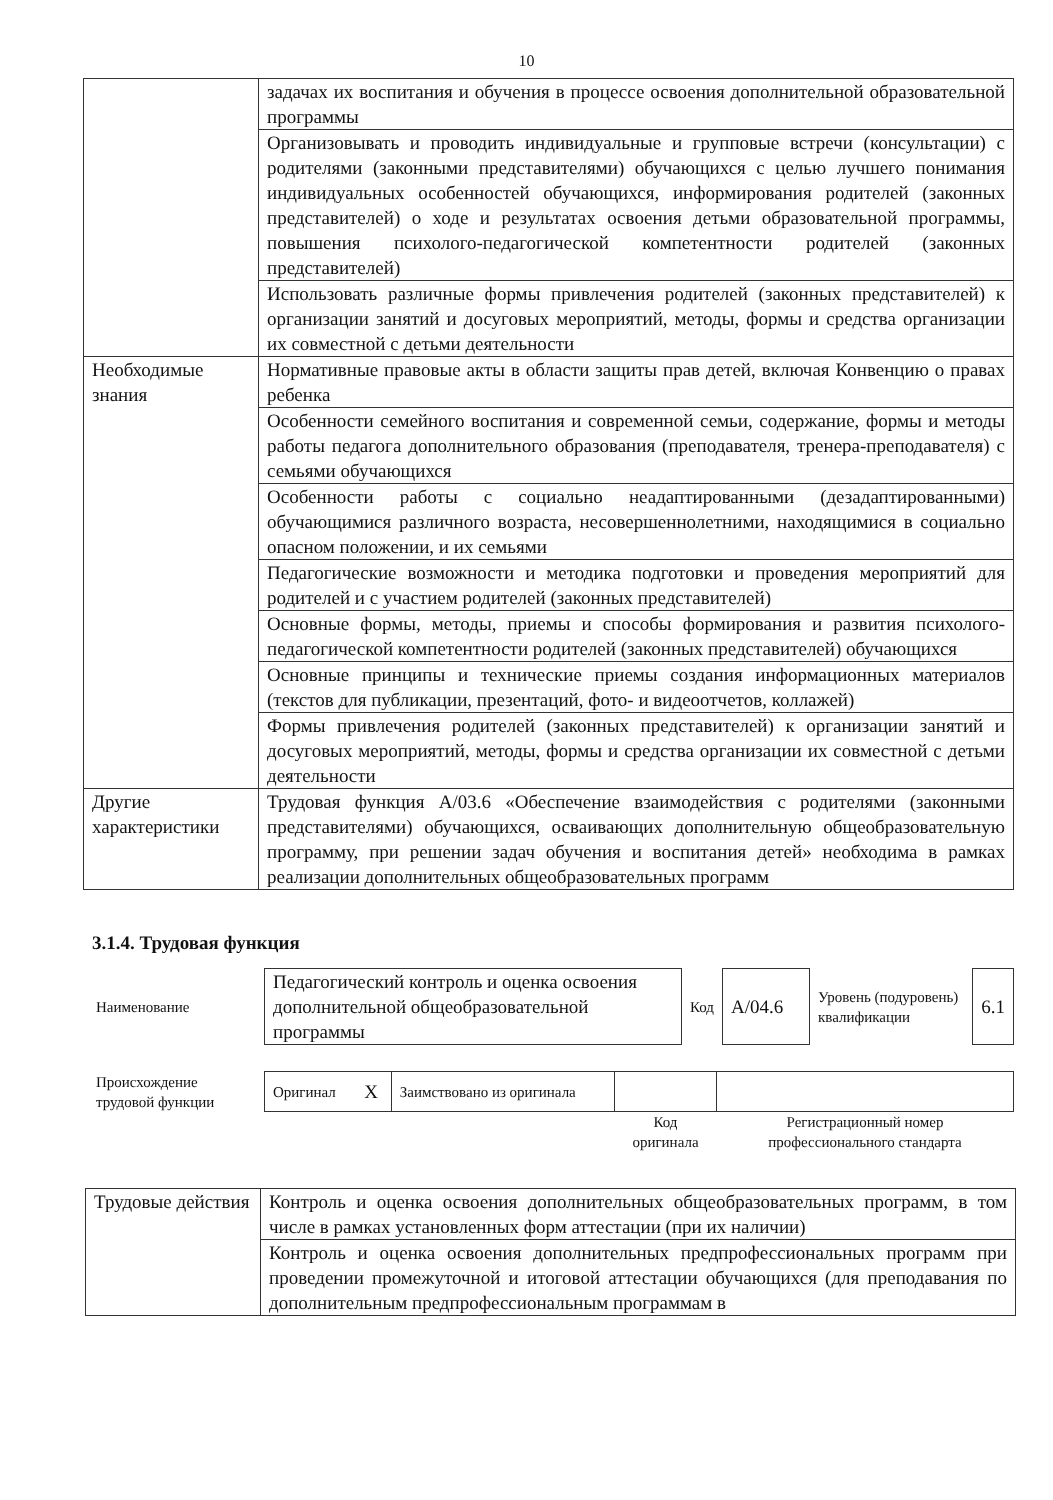10
| | задачах их воспитания и обучения в процессе освоения дополнительной образовательной программы |
| | Организовывать и проводить индивидуальные и групповые встречи (консультации) с родителями (законными представителями) обучающихся с целью лучшего понимания индивидуальных особенностей обучающихся, информирования родителей (законных представителей) о ходе и результатах освоения детьми образовательной программы, повышения психолого-педагогической компетентности родителей (законных представителей) |
| | Использовать различные формы привлечения родителей (законных представителей) к организации занятий и досуговых мероприятий, методы, формы и средства организации их совместной с детьми деятельности |
| Необходимые знания | Нормативные правовые акты в области защиты прав детей, включая Конвенцию о правах ребенка |
| | Особенности семейного воспитания и современной семьи, содержание, формы и методы работы педагога дополнительного образования (преподавателя, тренера-преподавателя) с семьями обучающихся |
| | Особенности работы с социально неадаптированными (дезадаптированными) обучающимися различного возраста, несовершеннолетними, находящимися в социально опасном положении, и их семьями |
| | Педагогические возможности и методика подготовки и проведения мероприятий для родителей и с участием родителей (законных представителей) |
| | Основные формы, методы, приемы и способы формирования и развития психолого-педагогической компетентности родителей (законных представителей) обучающихся |
| | Основные принципы и технические приемы создания информационных материалов (текстов для публикации, презентаций, фото- и видеоотчетов, коллажей) |
| | Формы привлечения родителей (законных представителей) к организации занятий и досуговых мероприятий, методы, формы и средства организации их совместной с детьми деятельности |
| Другие характеристики | Трудовая функция А/03.6 «Обеспечение взаимодействия с родителями (законными представителями) обучающихся, осваивающих дополнительную общеобразовательную программу, при решении задач обучения и воспитания детей» необходима в рамках реализации дополнительных общеобразовательных программ |
3.1.4. Трудовая функция
| Наименование | Педагогический контроль и оценка освоения дополнительной общеобразовательной программы | Код | А/04.6 | Уровень (подуровень) квалификации | 6.1 |
| Происхождение трудовой функции | Оригинал | X | Заимствовано из оригинала | | |
| | | | | Код оригинала | Регистрационный номер профессионального стандарта |
| Трудовые действия | Контроль и оценка освоения дополнительных общеобразовательных программ, в том числе в рамках установленных форм аттестации (при их наличии) |
| | Контроль и оценка освоения дополнительных предпрофессиональных программ при проведении промежуточной и итоговой аттестации обучающихся (для преподавания по дополнительным предпрофессиональным программам в |